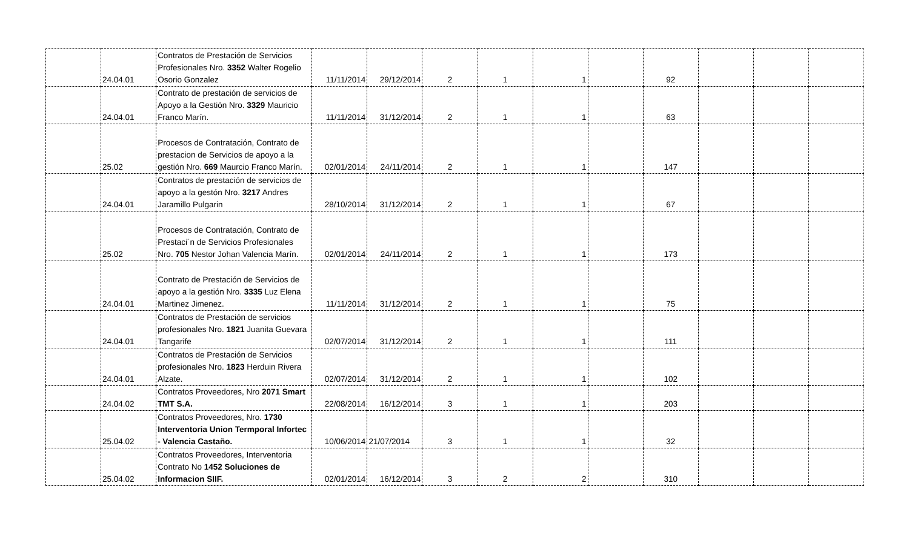| | 24.04.01 | Contratos de Prestación de Servicios Profesionales Nro. 3352 Walter Rogelio Osorio Gonzalez | 11/11/2014 | 29/12/2014 | 2 | 1 | 1 | | 92 | | | |
| | 24.04.01 | Contrato de prestación de servicios de Apoyo a la Gestión Nro. 3329 Mauricio Franco Marín. | 11/11/2014 | 31/12/2014 | 2 | 1 | 1 | | 63 | | | |
| | 25.02 | Procesos de Contratación, Contrato de prestacion de Servicios de apoyo a la gestión Nro. 669 Maurcio Franco Marín. | 02/01/2014 | 24/11/2014 | 2 | 1 | 1 | | 147 | | | |
| | 24.04.01 | Contratos de prestación de servicios de apoyo a la gestón Nro. 3217 Andres Jaramillo Pulgarin | 28/10/2014 | 31/12/2014 | 2 | 1 | 1 | | 67 | | | |
| | 25.02 | Procesos de Contratación, Contrato de Prestaci´n de Servicios Profesionales Nro. 705 Nestor Johan Valencia Marín. | 02/01/2014 | 24/11/2014 | 2 | 1 | 1 | | 173 | | | |
| | 24.04.01 | Contrato de Prestación de Servicios de apoyo a la gestión Nro. 3335 Luz Elena Martinez Jimenez. | 11/11/2014 | 31/12/2014 | 2 | 1 | 1 | | 75 | | | |
| | 24.04.01 | Contratos de Prestación de servicios profesionales Nro. 1821 Juanita Guevara Tangarife | 02/07/2014 | 31/12/2014 | 2 | 1 | 1 | | 111 | | | |
| | 24.04.01 | Contratos de Prestación de Servicios profesionales Nro. 1823 Herduin Rivera Alzate. | 02/07/2014 | 31/12/2014 | 2 | 1 | 1 | | 102 | | | |
| | 24.04.02 | Contratos Proveedores, Nro 2071 Smart TMT S.A. | 22/08/2014 | 16/12/2014 | 3 | 1 | 1 | | 203 | | | |
| | 25.04.02 | Contratos Proveedores, Nro. 1730 Interventoria Union Termporal Infortec - Valencia Castaño. | 10/06/2014 | 21/07/2014 | 3 | 1 | 1 | | 32 | | | |
| | 25.04.02 | Contratos Proveedores, Interventoria Contrato No 1452 Soluciones de Informacion SIIF. | 02/01/2014 | 16/12/2014 | 3 | 2 | 2 | | 310 | | | |